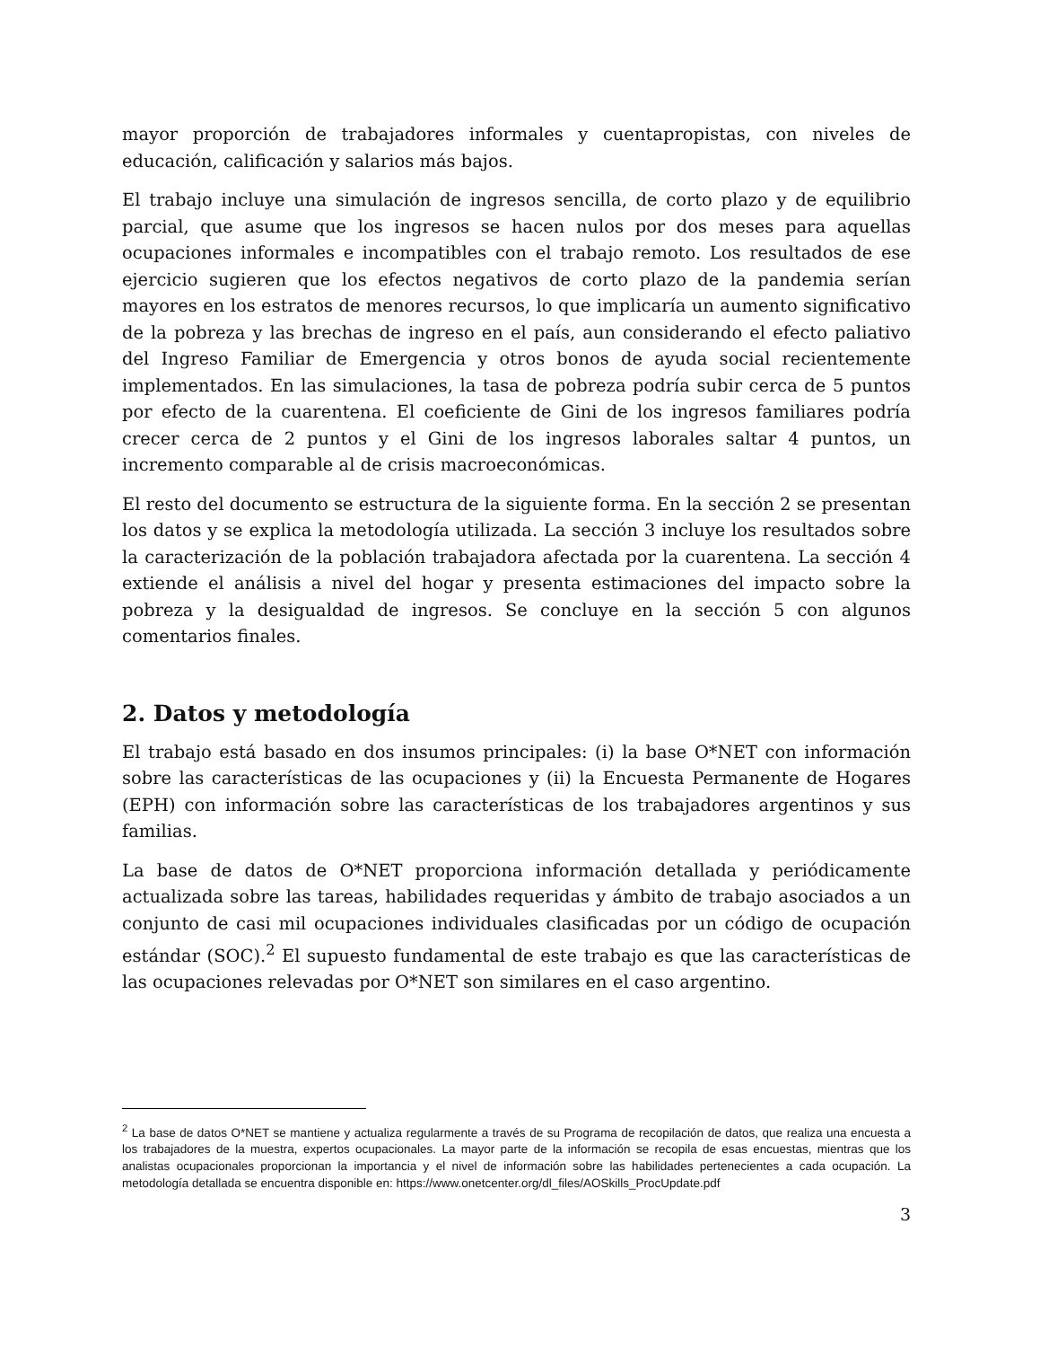mayor proporción de trabajadores informales y cuentapropistas, con niveles de educación, calificación y salarios más bajos.
El trabajo incluye una simulación de ingresos sencilla, de corto plazo y de equilibrio parcial, que asume que los ingresos se hacen nulos por dos meses para aquellas ocupaciones informales e incompatibles con el trabajo remoto. Los resultados de ese ejercicio sugieren que los efectos negativos de corto plazo de la pandemia serían mayores en los estratos de menores recursos, lo que implicaría un aumento significativo de la pobreza y las brechas de ingreso en el país, aun considerando el efecto paliativo del Ingreso Familiar de Emergencia y otros bonos de ayuda social recientemente implementados. En las simulaciones, la tasa de pobreza podría subir cerca de 5 puntos por efecto de la cuarentena. El coeficiente de Gini de los ingresos familiares podría crecer cerca de 2 puntos y el Gini de los ingresos laborales saltar 4 puntos, un incremento comparable al de crisis macroeconómicas.
El resto del documento se estructura de la siguiente forma. En la sección 2 se presentan los datos y se explica la metodología utilizada. La sección 3 incluye los resultados sobre la caracterización de la población trabajadora afectada por la cuarentena. La sección 4 extiende el análisis a nivel del hogar y presenta estimaciones del impacto sobre la pobreza y la desigualdad de ingresos. Se concluye en la sección 5 con algunos comentarios finales.
2. Datos y metodología
El trabajo está basado en dos insumos principales: (i) la base O*NET con información sobre las características de las ocupaciones y (ii) la Encuesta Permanente de Hogares (EPH) con información sobre las características de los trabajadores argentinos y sus familias.
La base de datos de O*NET proporciona información detallada y periódicamente actualizada sobre las tareas, habilidades requeridas y ámbito de trabajo asociados a un conjunto de casi mil ocupaciones individuales clasificadas por un código de ocupación estándar (SOC).<sup>2</sup> El supuesto fundamental de este trabajo es que las características de las ocupaciones relevadas por O*NET son similares en el caso argentino.
<sup>2</sup> La base de datos O*NET se mantiene y actualiza regularmente a través de su Programa de recopilación de datos, que realiza una encuesta a los trabajadores de la muestra, expertos ocupacionales. La mayor parte de la información se recopila de esas encuestas, mientras que los analistas ocupacionales proporcionan la importancia y el nivel de información sobre las habilidades pertenecientes a cada ocupación. La metodología detallada se encuentra disponible en: https://www.onetcenter.org/dl_files/AOSkills_ProcUpdate.pdf
3